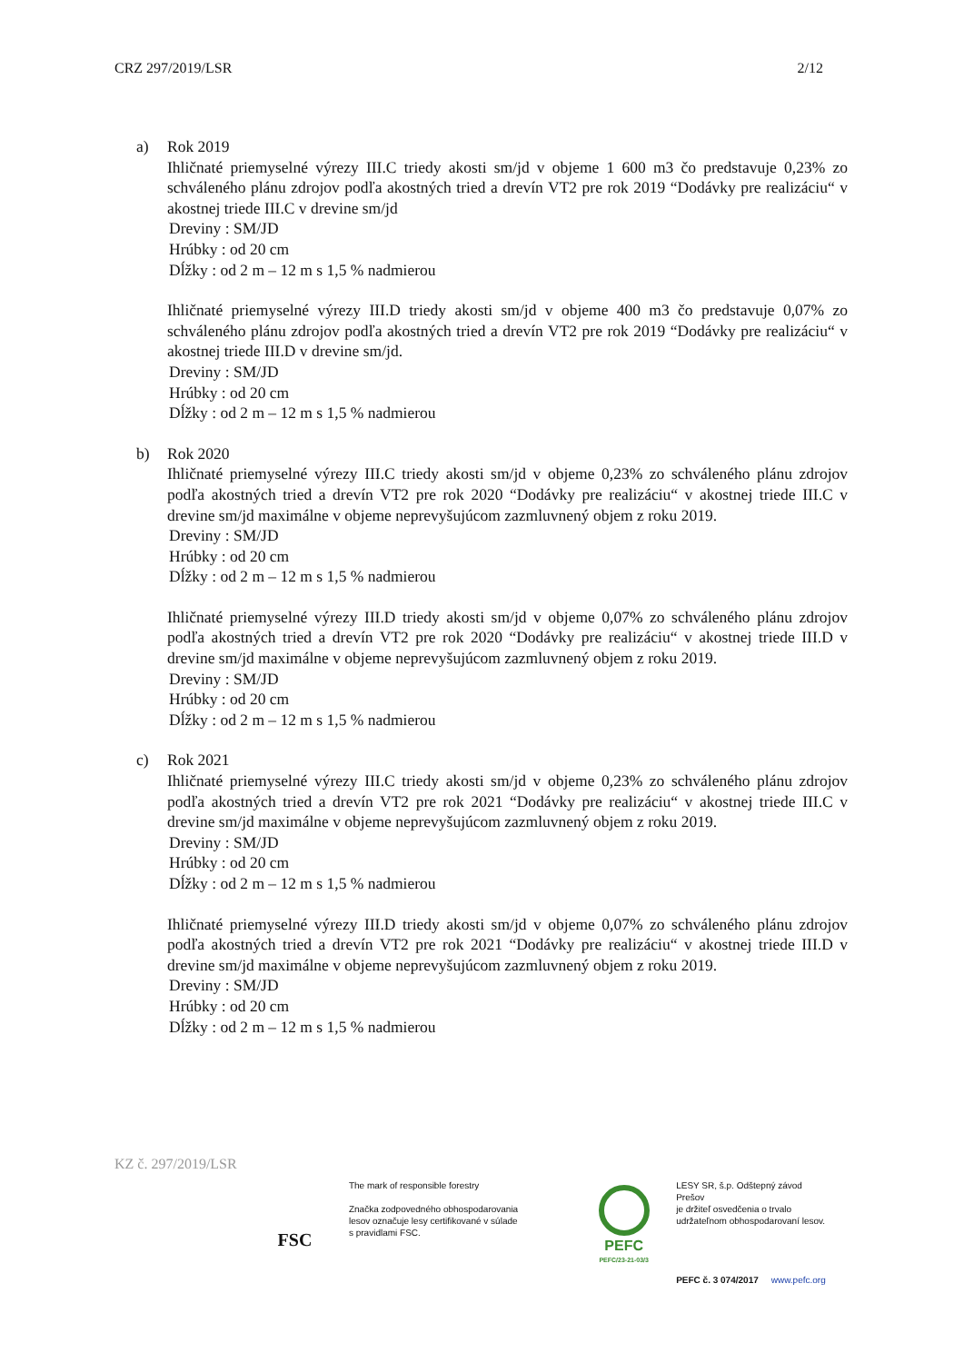CRZ 297/2019/LSR 2/12
a) Rok 2019
Ihličnaté priemyselné výrezy III.C triedy akosti sm/jd v objeme 1 600 m3 čo predstavuje 0,23% zo schváleného plánu zdrojov podľa akostných tried a drevín VT2 pre rok 2019 “Dodávky pre realizáciu“ v akostnej triede III.C v drevine sm/jd
Dreviny : SM/JD
Hrúbky : od 20 cm
Dĺžky : od 2 m – 12 m s 1,5 % nadmierou
Ihličnaté priemyselné výrezy III.D triedy akosti sm/jd v objeme 400 m3 čo predstavuje 0,07% zo schváleného plánu zdrojov podľa akostných tried a drevín VT2 pre rok 2019 “Dodávky pre realizáciu“ v akostnej triede III.D v drevine sm/jd.
Dreviny : SM/JD
Hrúbky : od 20 cm
Dĺžky : od 2 m – 12 m s 1,5 % nadmierou
b) Rok 2020
Ihličnaté priemyselné výrezy III.C triedy akosti sm/jd v objeme 0,23% zo schváleného plánu zdrojov podľa akostných tried a drevín VT2 pre rok 2020 “Dodávky pre realizáciu“ v akostnej triede III.C v drevine sm/jd maximálne v objeme neprevyšujúcom zazmluvnený objem z roku 2019.
Dreviny : SM/JD
Hrúbky : od 20 cm
Dĺžky : od 2 m – 12 m s 1,5 % nadmierou
Ihličnaté priemyselné výrezy III.D triedy akosti sm/jd v objeme 0,07% zo schváleného plánu zdrojov podľa akostných tried a drevín VT2 pre rok 2020 “Dodávky pre realizáciu“ v akostnej triede III.D v drevine sm/jd maximálne v objeme neprevyšujúcom zazmluvnený objem z roku 2019.
Dreviny : SM/JD
Hrúbky : od 20 cm
Dĺžky : od 2 m – 12 m s 1,5 % nadmierou
c) Rok 2021
Ihličnaté priemyselné výrezy III.C triedy akosti sm/jd v objeme 0,23% zo schváleného plánu zdrojov podľa akostných tried a drevín VT2 pre rok 2021 “Dodávky pre realizáciu“ v akostnej triede III.C v drevine sm/jd maximálne v objeme neprevyšujúcom zazmluvnený objem z roku 2019.
Dreviny : SM/JD
Hrúbky : od 20 cm
Dĺžky : od 2 m – 12 m s 1,5 % nadmierou
Ihličnaté priemyselné výrezy III.D triedy akosti sm/jd v objeme 0,07% zo schváleného plánu zdrojov podľa akostných tried a drevín VT2 pre rok 2021 “Dodávky pre realizáciu“ v akostnej triede III.D v drevine sm/jd maximálne v objeme neprevyšujúcom zazmluvnený objem z roku 2019.
Dreviny : SM/JD
Hrúbky : od 20 cm
Dĺžky : od 2 m – 12 m s 1,5 % nadmierou
KZ č. 297/2019/LSR
FSC
The mark of responsible forestry
Značka zodpovedného obhospodarovania
lesov označuje lesy certifikované v súlade
s pravidlami FSC.
PEFC
PEFC/23-21-03/3
LESY SR, š.p. Odštepný závod Prešov
je držiteľ osvedčenia o trvalo
udržateľnom obhospodarovaní lesov.
PEFC č. 3 074/2017 www.pefc.org